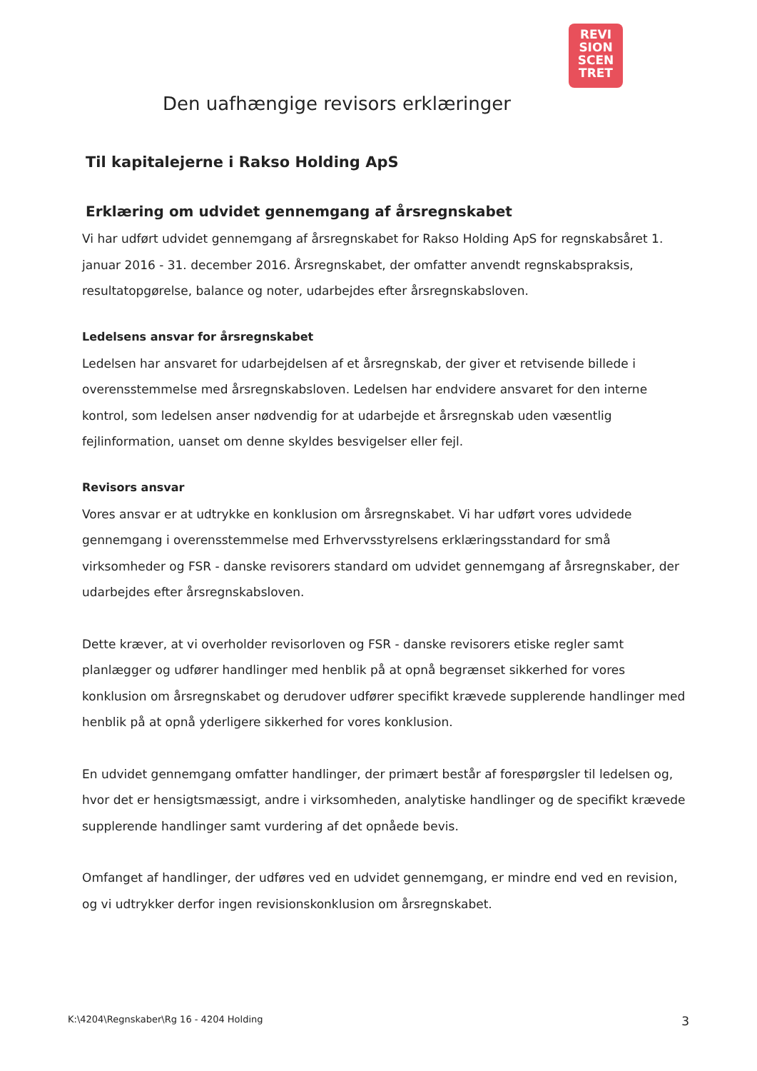REVI
SION
SCEN
TRET
Den uafhængige revisors erklæringer
Til kapitalejerne i Rakso Holding ApS
Erklæring om udvidet gennemgang af årsregnskabet
Vi har udført udvidet gennemgang af årsregnskabet for Rakso Holding ApS for regnskabsåret 1. januar 2016 - 31. december 2016. Årsregnskabet, der omfatter anvendt regnskabspraksis, resultatopgørelse, balance og noter, udarbejdes efter årsregnskabsloven.
Ledelsens ansvar for årsregnskabet
Ledelsen har ansvaret for udarbejdelsen af et årsregnskab, der giver et retvisende billede i overensstemmelse med årsregnskabsloven. Ledelsen har endvidere ansvaret for den interne kontrol, som ledelsen anser nødvendig for at udarbejde et årsregnskab uden væsentlig fejlinformation, uanset om denne skyldes besvigelser eller fejl.
Revisors ansvar
Vores ansvar er at udtrykke en konklusion om årsregnskabet. Vi har udført vores udvidede gennemgang i overensstemmelse med Erhvervsstyrelsens erklæringsstandard for små virksomheder og FSR - danske revisorers standard om udvidet gennemgang af årsregnskaber, der udarbejdes efter årsregnskabsloven.
Dette kræver, at vi overholder revisorloven og FSR - danske revisorers etiske regler samt planlægger og udfører handlinger med henblik på at opnå begrænset sikkerhed for vores konklusion om årsregnskabet og derudover udfører specifikt krævede supplerende handlinger med henblik på at opnå yderligere sikkerhed for vores konklusion.
En udvidet gennemgang omfatter handlinger, der primært består af forespørgsler til ledelsen og, hvor det er hensigtsmæssigt, andre i virksomheden, analytiske handlinger og de specifikt krævede supplerende handlinger samt vurdering af det opnåede bevis.
Omfanget af handlinger, der udføres ved en udvidet gennemgang, er mindre end ved en revision, og vi udtrykker derfor ingen revisionskonklusion om årsregnskabet.
K:\4204\Regnskaber\Rg 16 - 4204 Holding 3